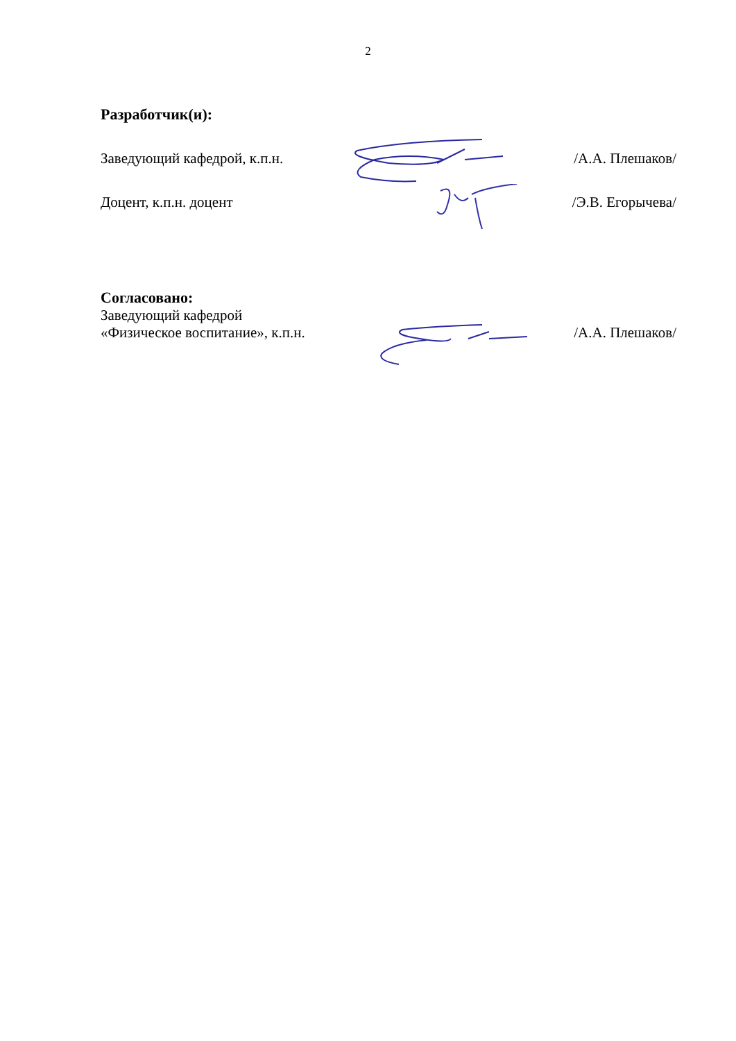2
Разработчик(и):
Заведующий кафедрой, к.п.н. /А.А. Плешаков/
Доцент, к.п.н. доцент /Э.В. Егорычева/
Согласовано:
Заведующий кафедрой
«Физическое воспитание», к.п.н. /А.А. Плешаков/